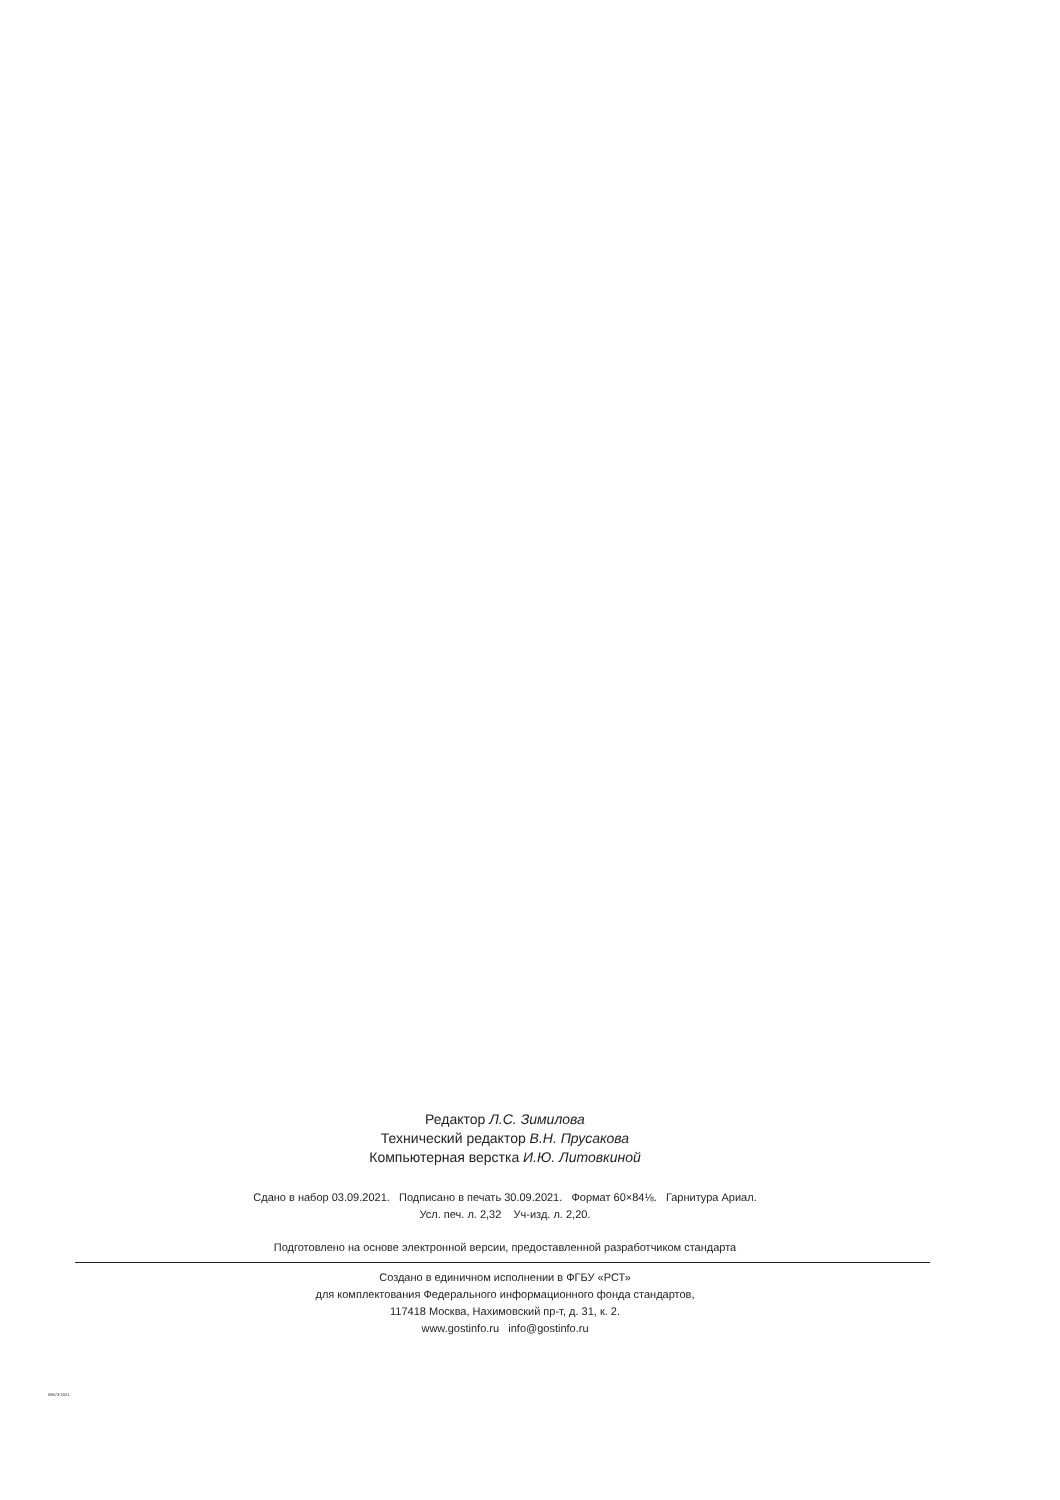Редактор Л.С. Зимилова
Технический редактор В.Н. Прусакова
Компьютерная верстка И.Ю. Литовкиной
Сдано в набор 03.09.2021. Подписано в печать 30.09.2021. Формат 60×84⅛. Гарнитура Ариал.
Усл. печ. л. 2,32 Уч-изд. л. 2,20.
Подготовлено на основе электронной версии, предоставленной разработчиком стандарта
Создано в единичном исполнении в ФГБУ «РСТ»
для комплектования Федерального информационного фонда стандартов,
117418 Москва, Нахимовский пр-т, д. 31, к. 2.
www.gostinfo.ru info@gostinfo.ru
59673-2021